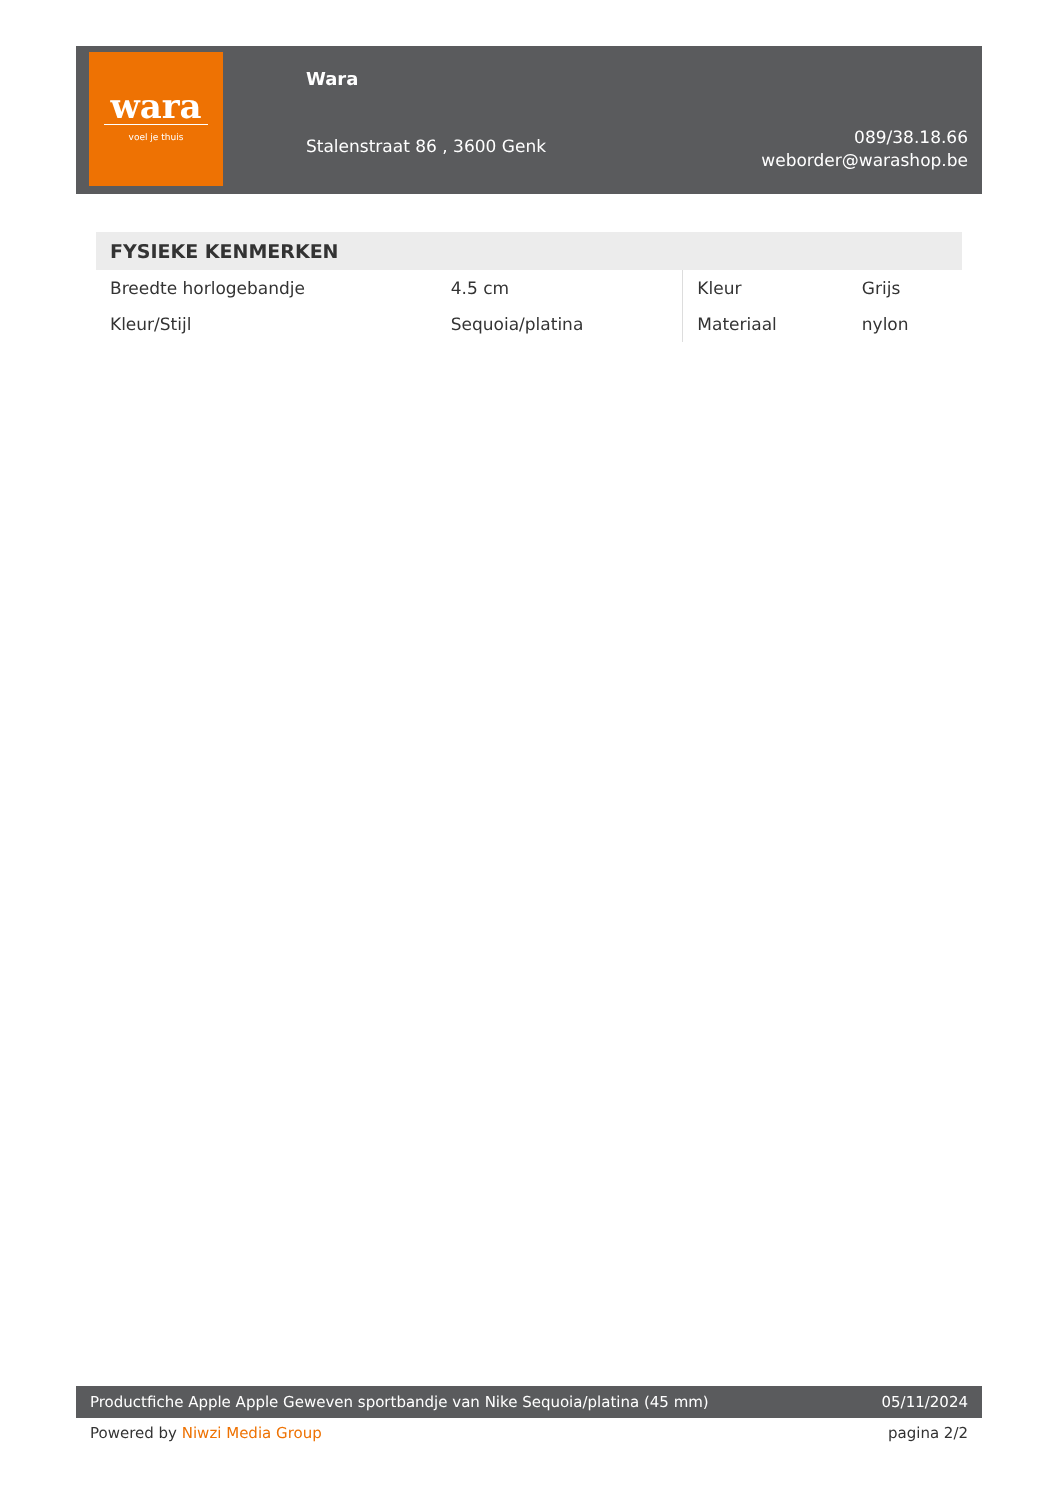wara
voel je thuis
Wara
Stalenstraat 86 , 3600 Genk
089/38.18.66
weborder@warashop.be
FYSIEKE KENMERKEN
| Breedte horlogebandje | 4.5 cm | Kleur | Grijs |
| Kleur/Stijl | Sequoia/platina | Materiaal | nylon |
Productfiche Apple Apple Geweven sportbandje van Nike Sequoia/platina (45 mm) 05/11/2024
Powered by Niwzi Media Group pagina 2/2